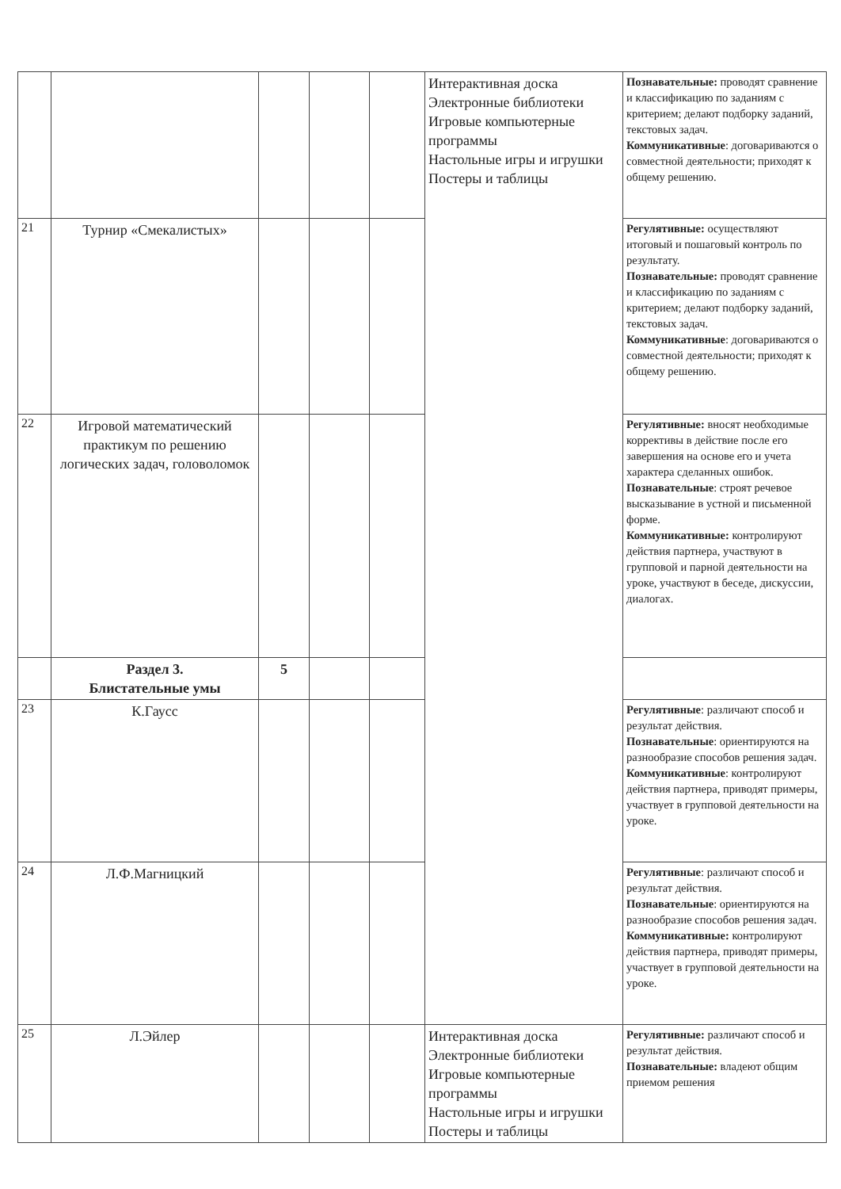| | | | | | Интерактивная доска Электронные библиотеки Игровые компьютерные программы Настольные игры и игрушки Постеры и таблицы | Познавательные: проводят сравнение и классификацию по заданиям с критерием; делают подборку заданий, текстовых задач. Коммуникативные : договариваются о совместной деятельности; приходят к общему решению. |
| 21 | Турнир «Смекалистых» | | | | | Регулятивные: осуществляют итоговый и пошаговый контроль по результату. Познавательные: проводят сравнение и классификацию по заданиям с критерием; делают подборку заданий, текстовых задач. Коммуникативные : договариваются о совместной деятельности; приходят к общему решению. |
| 22 | Игровой математический практикум по решению логических задач, головоломок | | | | | Регулятивные: вносят необходимые коррективы в действие после его завершения на основе его и учета характера сделанных ошибок. Познавательные : строят речевое высказывание в устной и письменной форме. Коммуникативные: контролируют действия партнера, участвуют в групповой и парной деятельности на уроке, участвуют в беседе, дискуссии, диалогах. |
| | Раздел 3. Блистательные умы | 5 | | | | |
| 23 | К.Гаусс | | | | | Регулятивные : различают способ и результат действия. Познавательные : ориентируются на разнообразие способов решения задач. Коммуникативные : контролируют действия партнера, приводят примеры, участвует в групповой деятельности на уроке. |
| 24 | Л.Ф.Магницкий | | | | | Регулятивные : различают способ и результат действия. Познавательные : ориентируются на разнообразие способов решения задач. Коммуникативные: контролируют действия партнера, приводят примеры, участвует в групповой деятельности на уроке. |
| 25 | Л.Эйлер | | | | Интерактивная доска Электронные библиотеки Игровые компьютерные программы Настольные игры и игрушки Постеры и таблицы | Регулятивные: различают способ и результат действия. Познавательные: владеют общим приемом решения |